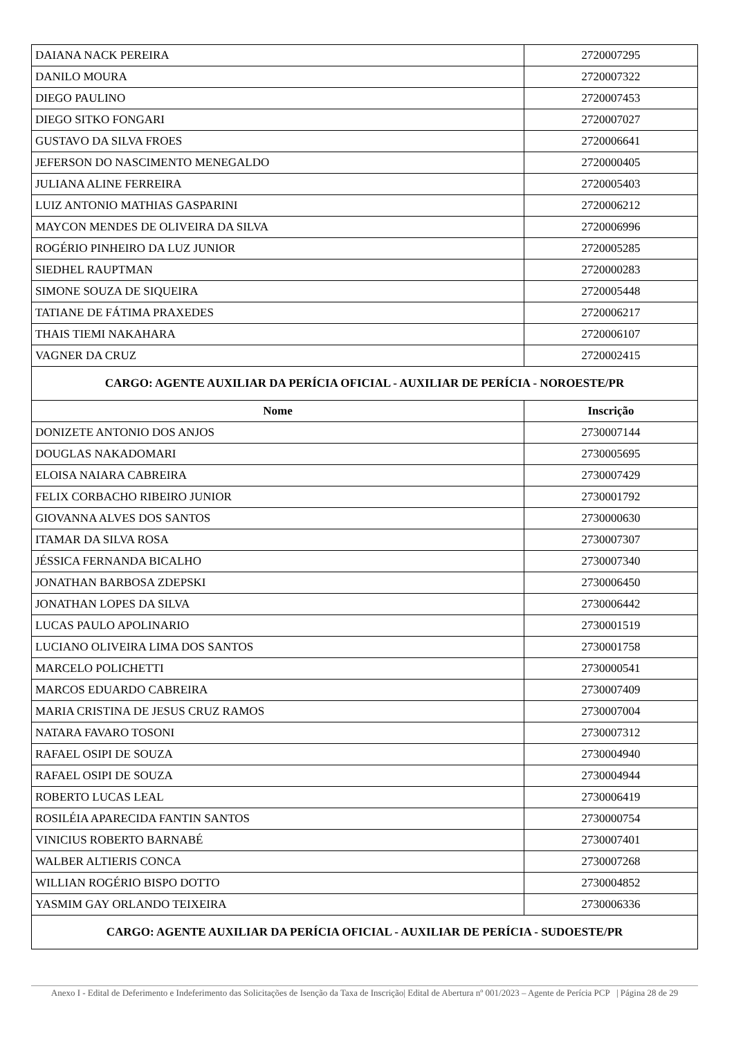| DAIANA NACK PEREIRA | 2720007295 |
| DANILO MOURA | 2720007322 |
| DIEGO PAULINO | 2720007453 |
| DIEGO SITKO FONGARI | 2720007027 |
| GUSTAVO DA SILVA FROES | 2720006641 |
| JEFERSON DO NASCIMENTO MENEGALDO | 2720000405 |
| JULIANA ALINE FERREIRA | 2720005403 |
| LUIZ ANTONIO MATHIAS GASPARINI | 2720006212 |
| MAYCON MENDES DE OLIVEIRA DA SILVA | 2720006996 |
| ROGÉRIO PINHEIRO DA LUZ JUNIOR | 2720005285 |
| SIEDHEL RAUPTMAN | 2720000283 |
| SIMONE SOUZA DE SIQUEIRA | 2720005448 |
| TATIANE DE FÁTIMA PRAXEDES | 2720006217 |
| THAIS TIEMI NAKAHARA | 2720006107 |
| VAGNER DA CRUZ | 2720002415 |
| CARGO: AGENTE AUXILIAR DA PERÍCIA OFICIAL - AUXILIAR DE PERÍCIA - NOROESTE/PR | |
| Nome | Inscrição |
| DONIZETE ANTONIO DOS ANJOS | 2730007144 |
| DOUGLAS NAKADOMARI | 2730005695 |
| ELOISA NAIARA CABREIRA | 2730007429 |
| FELIX CORBACHO RIBEIRO JUNIOR | 2730001792 |
| GIOVANNA ALVES DOS SANTOS | 2730000630 |
| ITAMAR DA SILVA ROSA | 2730007307 |
| JÉSSICA FERNANDA BICALHO | 2730007340 |
| JONATHAN BARBOSA ZDEPSKI | 2730006450 |
| JONATHAN LOPES DA SILVA | 2730006442 |
| LUCAS PAULO APOLINARIO | 2730001519 |
| LUCIANO OLIVEIRA LIMA DOS SANTOS | 2730001758 |
| MARCELO POLICHETTI | 2730000541 |
| MARCOS EDUARDO CABREIRA | 2730007409 |
| MARIA CRISTINA DE JESUS CRUZ RAMOS | 2730007004 |
| NATARA FAVARO TOSONI | 2730007312 |
| RAFAEL OSIPI DE SOUZA | 2730004940 |
| RAFAEL OSIPI DE SOUZA | 2730004944 |
| ROBERTO LUCAS LEAL | 2730006419 |
| ROSILÉIA APARECIDA FANTIN SANTOS | 2730000754 |
| VINICIUS ROBERTO BARNABÉ | 2730007401 |
| WALBER ALTIERIS CONCA | 2730007268 |
| WILLIAN ROGÉRIO BISPO DOTTO | 2730004852 |
| YASMIM GAY ORLANDO TEIXEIRA | 2730006336 |
| CARGO: AGENTE AUXILIAR DA PERÍCIA OFICIAL - AUXILIAR DE PERÍCIA - SUDOESTE/PR | |
Anexo I - Edital de Deferimento e Indeferimento das Solicitações de Isenção da Taxa de Inscrição| Edital de Abertura nº 001/2023 – Agente de Perícia PCP | Página 28 de 29